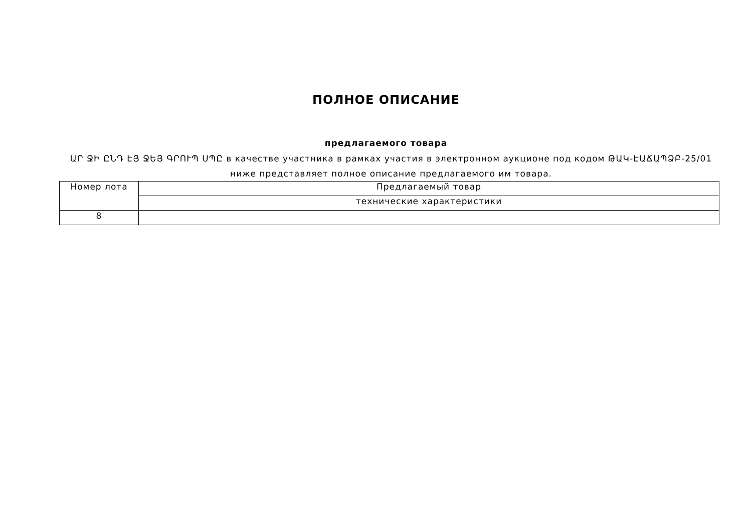ПОЛНОЕ ОПИСАНИЕ
предлагаемого товара
ԱՐ ՋԻ ԸՆԴ ԷՅ ՋԵՅ ԳՐՈՒՊ ՍՊԸ в качестве участника в рамках участия в электронном аукционе под кодом ԹԱԿ-ԷԱՃԱՊՁԲ-25/01 ниже представляет полное описание предлагаемого им товара.
| Номер лота | Предлагаемый товар |
| --- | --- |
| | технические характеристики |
| 8 | |